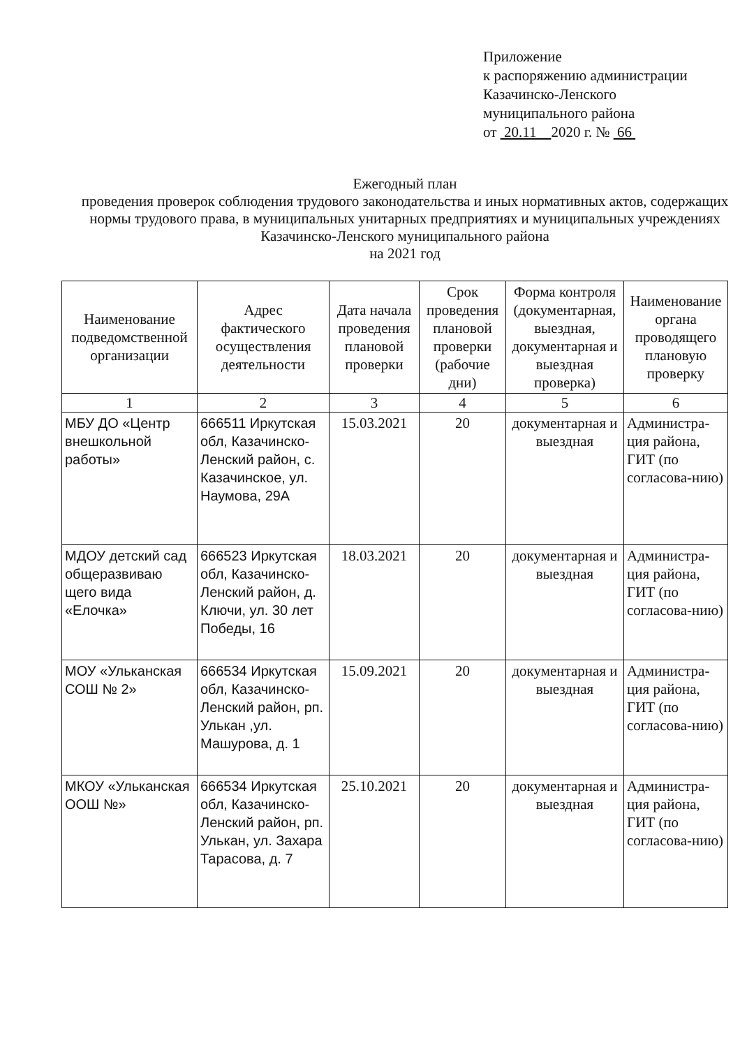Приложение
к распоряжению администрации
Казачинско-Ленского
муниципального района
от 20.11 2020 г. № 66
Ежегодный план
проведения проверок соблюдения трудового законодательства и иных нормативных актов, содержащих нормы трудового права, в муниципальных унитарных предприятиях и муниципальных учреждениях Казачинско-Ленского муниципального района
на 2021 год
| Наименование подведомственной организации | Адрес фактического осуществления деятельности | Дата начала проведения плановой проверки | Срок проведения плановой проверки (рабочие дни) | Форма контроля (документарная, выездная, документарная и выездная проверка) | Наименование органа проводящего плановую проверку |
| --- | --- | --- | --- | --- | --- |
| 1 | 2 | 3 | 4 | 5 | 6 |
| МБУ ДО «Центр внешкольной работы» | 666511 Иркутская обл, Казачинско-Ленский район, с. Казачинское, ул. Наумова, 29А | 15.03.2021 | 20 | документарная и выездная | Администра-ция района, ГИТ (по согласова-нию) |
| МДОУ детский сад общеразвиваю щего вида «Елочка» | 666523 Иркутская обл, Казачинско-Ленский район, д. Ключи, ул. 30 лет Победы, 16 | 18.03.2021 | 20 | документарная и выездная | Администра-ция района, ГИТ (по согласова-нию) |
| МОУ «Ульканская СОШ № 2» | 666534 Иркутская обл, Казачинско-Ленский район, рп. Улькан ,ул. Машурова, д. 1 | 15.09.2021 | 20 | документарная и выездная | Администра-ция района, ГИТ (по согласова-нию) |
| МКОУ «Ульканская ООШ №» | 666534 Иркутская обл, Казачинско-Ленский район, рп. Улькан, ул. Захара Тарасова, д. 7 | 25.10.2021 | 20 | документарная и выездная | Администра-ция района, ГИТ (по согласова-нию) |